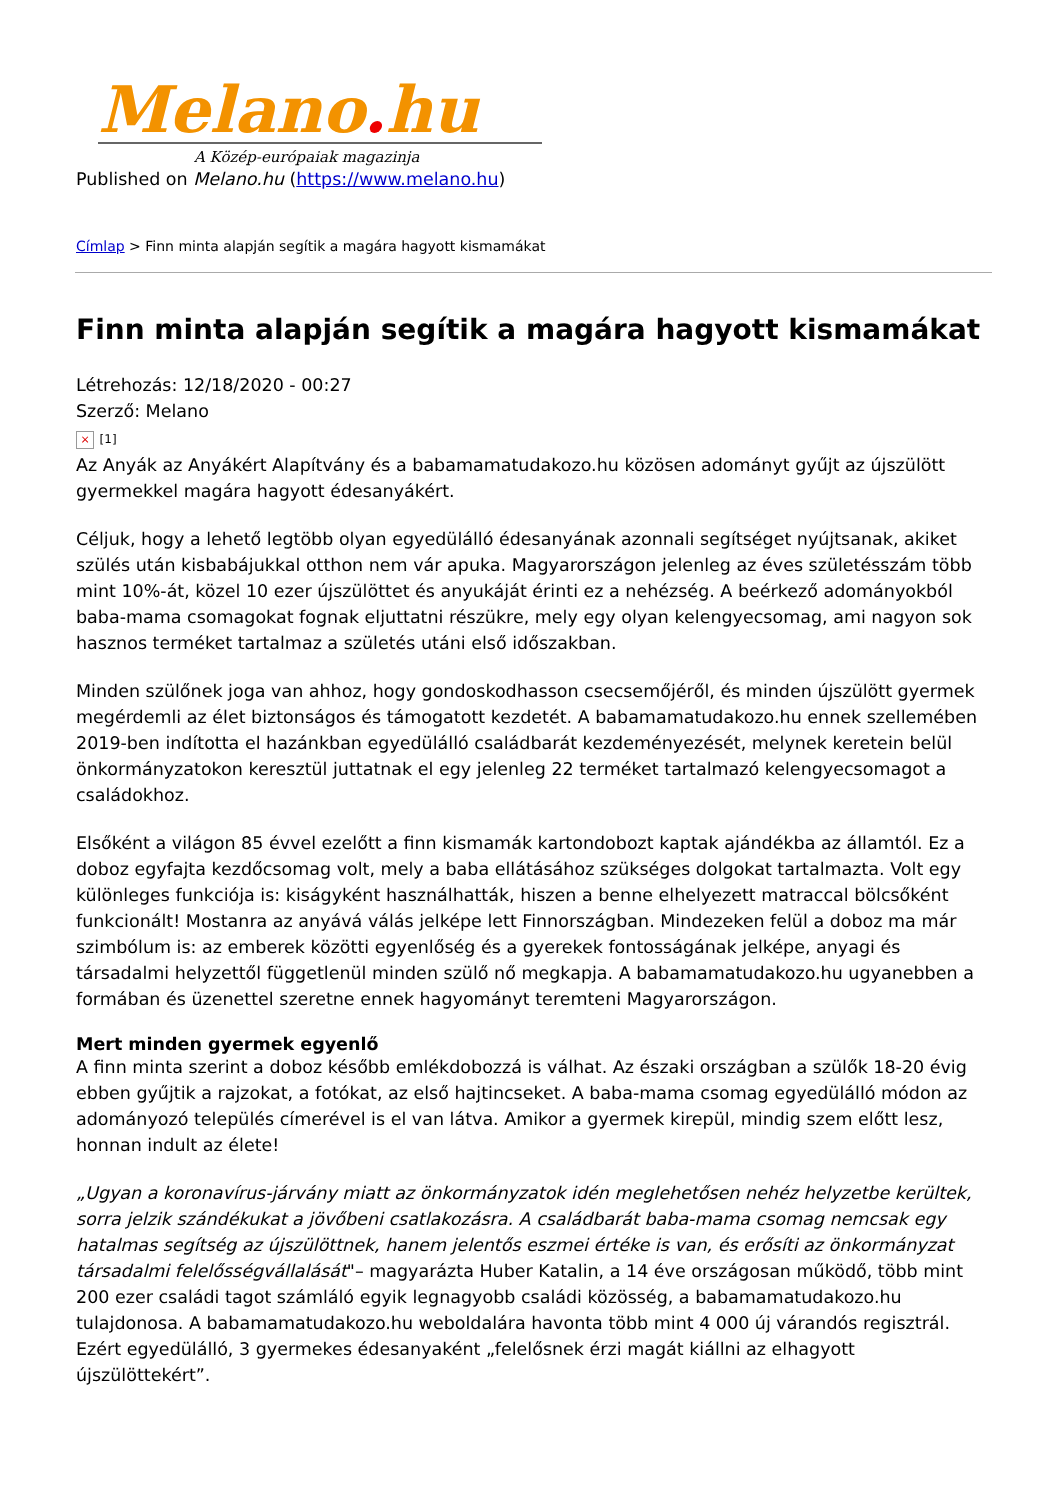Melano. hu
A Közép-európaiak magazinja
Published on Melano.hu (https://www.melano.hu)
Címlap > Finn minta alapján segítik a magára hagyott kismamákat
Finn minta alapján segítik a magára hagyott kismamákat
Létrehozás: 12/18/2020 - 00:27
Szerző: Melano
× [1]
Az Anyák az Anyákért Alapítvány és a babamamatudakozo.hu közösen adományt gyűjt az újszülött gyermekkel magára hagyott édesanyákért.
Céljuk, hogy a lehető legtöbb olyan egyedülálló édesanyának azonnali segítséget nyújtsanak, akiket szülés után kisbabájukkal otthon nem vár apuka. Magyarországon jelenleg az éves születésszám több mint 10%-át, közel 10 ezer újszülöttet és anyukáját érinti ez a nehézség. A beérkező adományokból baba-mama csomagokat fognak eljuttatni részükre, mely egy olyan kelengyecsomag, ami nagyon sok hasznos terméket tartalmaz a születés utáni első időszakban.
Minden szülőnek joga van ahhoz, hogy gondoskodhasson csecsemőjéről, és minden újszülött gyermek megérdemli az élet biztonságos és támogatott kezdetét. A babamamatudakozo.hu ennek szellemében 2019-ben indította el hazánkban egyedülálló családbarát kezdeményezését, melynek keretein belül önkormányzatokon keresztül juttatnak el egy jelenleg 22 terméket tartalmazó kelengyecsomagot a családokhoz.
Elsőként a világon 85 évvel ezelőtt a finn kismamák kartondobozt kaptak ajándékba az államtól. Ez a doboz egyfajta kezdőcsomag volt, mely a baba ellátásához szükséges dolgokat tartalmazta. Volt egy különleges funkciója is: kiságyként használhatták, hiszen a benne elhelyezett matraccal bölcsőként funkcionált! Mostanra az anyává válás jelképe lett Finnországban. Mindezeken felül a doboz ma már szimbólum is: az emberek közötti egyenlőség és a gyerekek fontosságának jelképe, anyagi és társadalmi helyzettől függetlenül minden szülő nő megkapja. A babamamatudakozo.hu ugyanebben a formában és üzenettel szeretne ennek hagyományt teremteni Magyarországon.
Mert minden gyermek egyenlő
A finn minta szerint a doboz később emlékdobozzá is válhat. Az északi országban a szülők 18-20 évig ebben gyűjtik a rajzokat, a fotókat, az első hajtincseket. A baba-mama csomag egyedülálló módon az adományozó település címerével is el van látva. Amikor a gyermek kirepül, mindig szem előtt lesz, honnan indult az élete!
„Ugyan a koronavírus-járvány miatt az önkormányzatok idén meglehetősen nehéz helyzetbe kerültek, sorra jelzik szándékukat a jövőbeni csatlakozásra. A családbarát baba-mama csomag nemcsak egy hatalmas segítség az újszülöttnek, hanem jelentős eszmei értéke is van, és erősíti az önkormányzat társadalmi felelősségvállalását"– magyarázta Huber Katalin, a 14 éve országosan működő, több mint 200 ezer családi tagot számláló egyik legnagyobb családi közösség, a babamamatudakozo.hu tulajdonosa. A babamamatudakozo.hu weboldalára havonta több mint 4 000 új várandós regisztrál. Ezért egyedülálló, 3 gyermekes édesanyaként „felelősnek érzi magát kiállni az elhagyott újszülöttekért”.